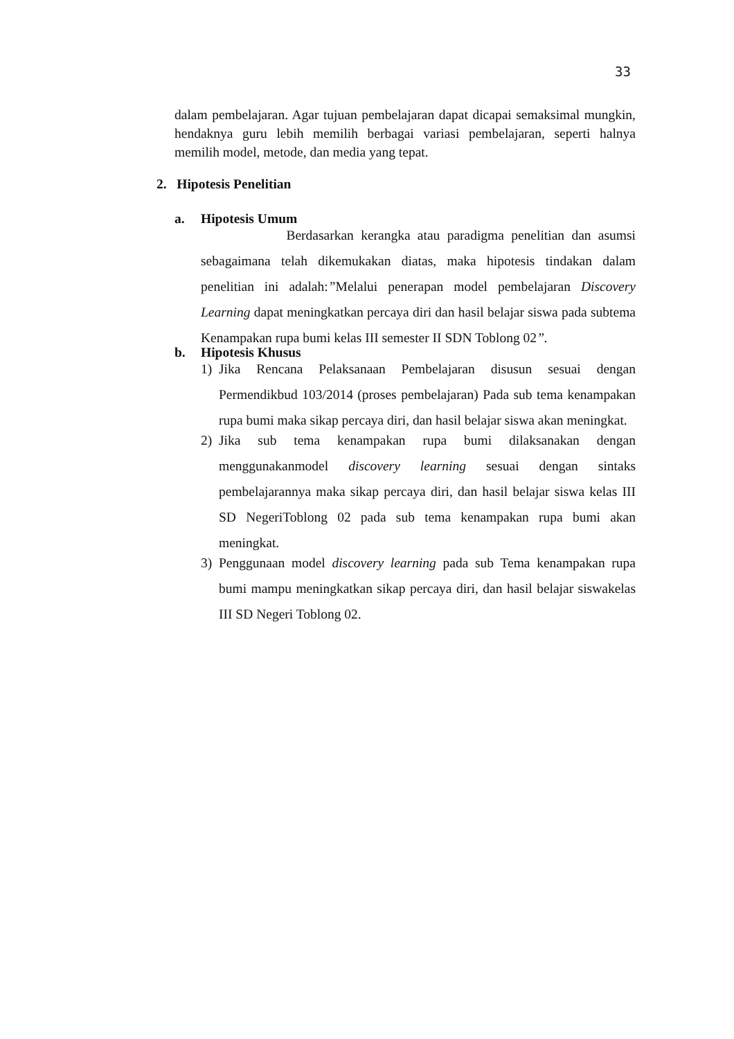33
dalam pembelajaran. Agar tujuan pembelajaran dapat dicapai semaksimal mungkin, hendaknya guru lebih memilih berbagai variasi pembelajaran, seperti halnya memilih model, metode, dan media yang tepat.
2. Hipotesis Penelitian
a. Hipotesis Umum
Berdasarkan kerangka atau paradigma penelitian dan asumsi sebagaimana telah dikemukakan diatas, maka hipotesis tindakan dalam penelitian ini adalah:”Melalui penerapan model pembelajaran Discovery Learning dapat meningkatkan percaya diri dan hasil belajar siswa pada subtema Kenampakan rupa bumi kelas III semester II SDN Toblong 02”.
b. Hipotesis Khusus
1) Jika Rencana Pelaksanaan Pembelajaran disusun sesuai dengan Permendikbud 103/2014 (proses pembelajaran) Pada sub tema kenampakan rupa bumi maka sikap percaya diri, dan hasil belajar siswa akan meningkat.
2) Jika sub tema kenampakan rupa bumi dilaksanakan dengan menggunakanmodel discovery learning sesuai dengan sintaks pembelajarannya maka sikap percaya diri, dan hasil belajar siswa kelas III SD NegeriToblong 02 pada sub tema kenampakan rupa bumi akan meningkat.
3) Penggunaan model discovery learning pada sub Tema kenampakan rupa bumi mampu meningkatkan sikap percaya diri, dan hasil belajar siswakelas III SD Negeri Toblong 02.